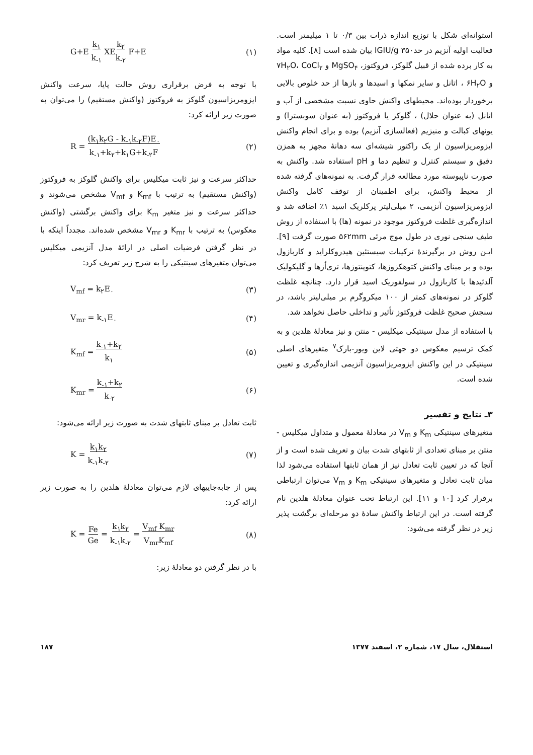استوانه‌ای شکل با توزیع اندازه ذرات بین ۰/۳ تا ۱ میلیمتر است. فعالیت اولیه آنزیم در حدIGIU/g ۳۵۰ بیان شده است [۸]. کلیه مواد به کار برده شده از قبیل گلوکز، فروکتوز، MgSO<sub>۴</sub> و ۷H<sub>۲</sub>O، CoCl<sub>۲</sub> و ۶H<sub>۲</sub>O ، اتانل و سایر نمکها و اسیدها و بازها از حد خلوص بالایی برخوردار بوده‌اند. محیطهای واکنش حاوی نسبت مشخصی از آب و اتانل (به عنوان حلال) ، گلوکز یا فروکتوز (به عنوان سوبسترا) و یونهای کبالت و منیزیم (فعالسازی آنزیم) بوده و برای انجام واکنش ایزومریزاسیون از یک راکتور شیشه‌ای سه دهانهٔ مجهز به همزن دقیق و سیستم کنترل و تنظیم دما و pH استفاده شد. واکنش به صورت ناپیوسته مورد مطالعه قرار گرفت. به نمونه‌های گرفته شده از محیط واکنش، برای اطمینان از توقف کامل واکنش ایزومریزاسیون آنزیمی، ۲ میلی‌لیتر پرکلریک اسید ۱٪ اضافه شد و اندازه‌گیری غلظت فروکتوز موجود در نمونه (ها) با استفاده از روش طیف سنجی نوری در طول موج مرئی ۵۶۲mm صورت گرفت [۹]. ایـن روش در برگیرندهٔ ترکیبات سیستئین هیدروکلراید و کاربازول بوده و بر مبنای واکنش کتوهکزوزها، کتوپنتوزها، تری‌اُزها و گلیکولیک آلدئیدها با کاربازول در سولفوریک اسید قرار دارد. چنانچه غلظت گلوکز در نمونه‌های کمتر از ۱۰۰ میکروگرم بر میلی‌لیتر باشد، در سنجش صحیح غلظت فروکتوز تأثیر و تداخلی حاصل نخواهد شد.
با استفاده از مدل سینتیکی میکلیس - منتن و نیز معادلهٔ هلدین و به کمک ترسیم معکوس دو جهتی لاین ویور-بارک<sup>۷</sup> متغیرهای اصلی سینتیکی در این واکنش ایزومریزاسیون آنزیمی اندازه‌گیری و تعیین شده است.
۳ـ نتایج و تفسیر
متغیرهای سینتیکی K<sub>m</sub> و V<sub>m</sub> در معادلهٔ معمول و متداول میکلیس - منتن بر مبنای تعدادی از ثابتهای شدت بیان و تعریف شده است و از آنجا که در تعیین ثابت تعادل نیز از همان ثابتها استفاده می‌شود لذا میان ثابت تعادل و متغیرهای سینتیکی K<sub>m</sub> و V<sub>m</sub> می‌توان ارتباطی برقرار کرد [۱۰ و ۱۱]. این ارتباط تحت عنوان معادلهٔ هلدین نام گرفته است. در این ارتباط واکنش سادهٔ دو مرحله‌ای برگشت پذیر زیر در نظر گرفته می‌شود:
(۱) G+E k<sub>۱</sub>
k<sub>-۱</sub> XEk<sub>۲</sub>
k<sub>-۲</sub> F+E
با توجه به فرض برقراری روش حالت پایا، سرعت واکنش ایزومریزاسیون گلوکز به فروکتوز (واکنش مستقیم) را می‌توان به صورت زیر ارائه کرد:
(۲) R = (k<sub>۱</sub>k<sub>۲</sub>G - k<sub>-۱</sub>k<sub>-۲</sub>F)E<sub>۰</sub>
k<sub>-۱</sub>+k<sub>۲</sub>+k<sub>۱</sub>G+k<sub>-۲</sub>F
حداکثر سرعت و نیز ثابت میکلیس برای واکنش گلوکز به فروکتوز (واکنش مستقیم) به ترتیب با K<sub>mf</sub> و V<sub>mf</sub> مشخص می‌شوند و حداکثر سرعت و نیز متغیر K<sub>m</sub> برای واکنش برگشتی (واکنش معکوس) به ترتیب با K<sub>mr</sub> و V<sub>mr</sub> مشخص شده‌اند. مجدداً اینکه با در نظر گرفتن فرضیات اصلی در ارائهٔ مدل آنزیمی میکلیس می‌توان متغیرهای سینتیکی را به شرح زیر تعریف کرد:
(۳) V<sub>mf</sub> = k<sub>۲</sub>E<sub>۰</sub>
(۴) V<sub>mr</sub> = k<sub>-۱</sub>E<sub>۰</sub>
(۵) K<sub>mf</sub> = k<sub>-۱</sub>+k<sub>۲</sub>
k<sub>۱</sub>
(۶) K<sub>mr</sub> = k<sub>-۱</sub>+k<sub>۲</sub>
k<sub>-۲</sub>
ثابت تعادل بر مبنای ثابتهای شدت به صورت زیر ارائه می‌شود:
(۷) K = k<sub>۱</sub>k<sub>۲</sub>
k<sub>-۱</sub>k<sub>-۲</sub>
پس از جابه‌جاییهای لازم می‌توان معادلهٔ هلدین را به صورت زیر ارائه کرد:
(۸) K = Fe
Ge = k<sub>۱</sub>k<sub>۲</sub>
k<sub>-۱</sub>k<sub>-۲</sub> = V<sub>mf</sub> K<sub>mr</sub>
V<sub>mr</sub>K<sub>mf</sub>
با در نظر گرفتن دو معادلهٔ زیر:
استقلال، سال ۱۷، شماره ۲، اسفند ۱۳۷۷ ۱۸۷